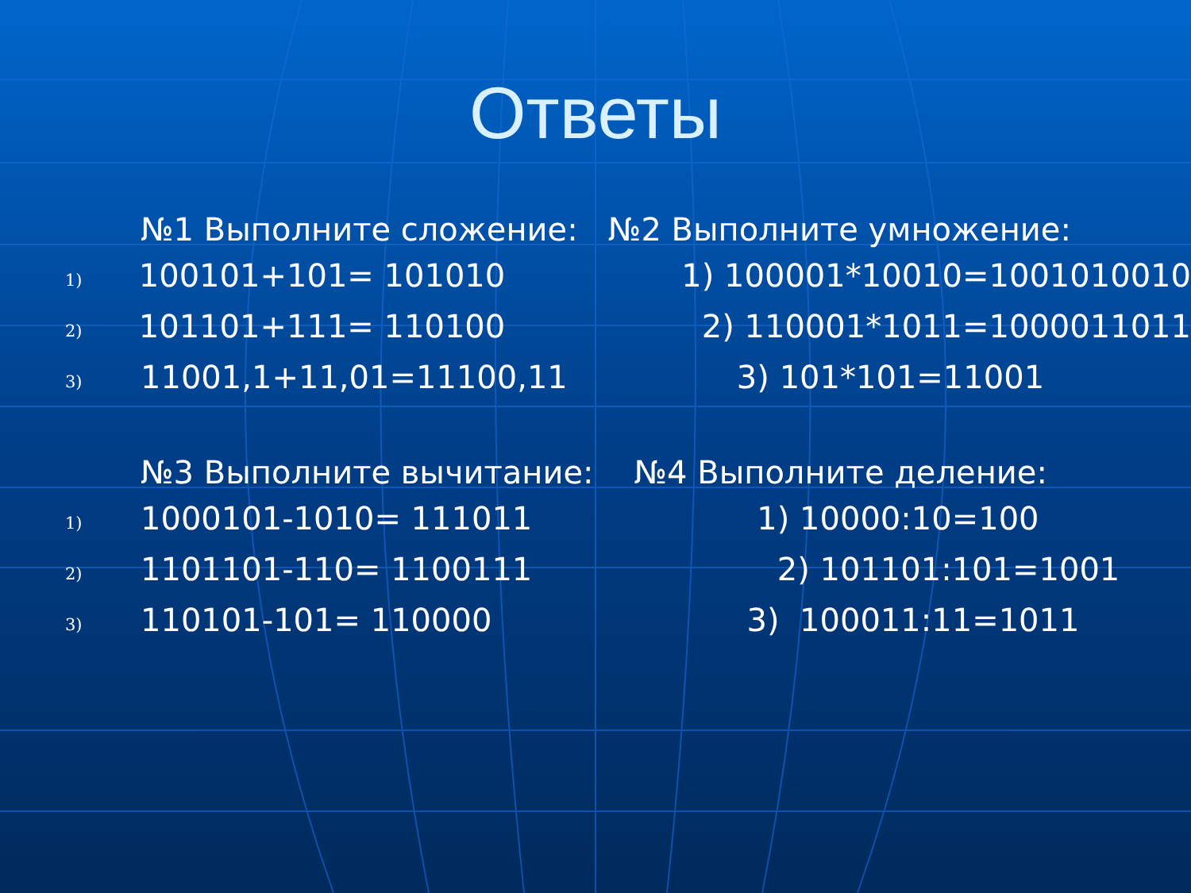Ответы
№1 Выполните сложение: №2 Выполните умножение:
1) 100101+101= 101010 1) 100001*10010=1001010010
2) 101101+111= 110100 2) 110001*1011=1000011011
3) 11001,1+11,01=11100,11 3) 101*101=11001
№3 Выполните вычитание: №4 Выполните деление:
1) 1000101-1010= 111011 1) 10000:10=100
2) 1101101-110= 1100111 2) 101101:101=1001
3) 110101-101= 110000 3) 100011:11=1011